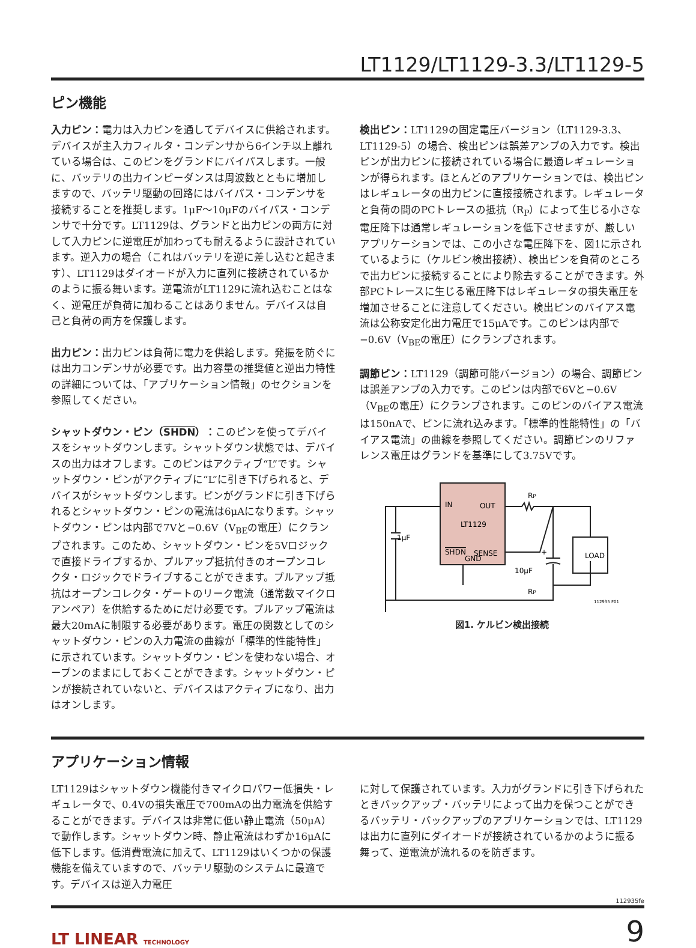LT1129/LT1129-3.3/LT1129-5
ピン機能
入力ピン：電力は入力ピンを通してデバイスに供給されます。デバイスが主入力フィルタ・コンデンサから6インチ以上離れている場合は、このピンをグランドにバイパスします。一般に、バッテリの出力インピーダンスは周波数とともに増加しますので、バッテリ駆動の回路にはバイパス・コンデンサを接続することを推奨します。1μF〜10μFのバイパス・コンデンサで十分です。LT1129は、グランドと出力ピンの両方に対して入力ピンに逆電圧が加わっても耐えるように設計されています。逆入力の場合（これはバッテリを逆に差し込むと起きます）、LT1129はダイオードが入力に直列に接続されているかのように振る舞います。逆電流がLT1129に流れ込むことはなく、逆電圧が負荷に加わることはありません。デバイスは自己と負荷の両方を保護します。
出力ピン：出力ピンは負荷に電力を供給します。発振を防ぐには出力コンデンサが必要です。出力容量の推奨値と逆出力特性の詳細については、「アプリケーション情報」のセクションを参照してください。
シャットダウン・ピン（SHDN）：このピンを使ってデバイスをシャットダウンします。シャットダウン状態では、デバイスの出力はオフします。このピンはアクティブ“L”です。シャットダウン・ピンがアクティブに“L”に引き下げられると、デバイスがシャットダウンします。ピンがグランドに引き下げられるとシャットダウン・ピンの電流は6μAになります。シャットダウン・ピンは内部で7Vと−0.6V（V<sub>BE</sub>の電圧）にクランプされます。このため、シャットダウン・ピンを5Vロジックで直接ドライブするか、プルアップ抵抗付きのオープンコレクタ・ロジックでドライブすることができます。プルアップ抵抗はオープンコレクタ・ゲートのリーク電流（通常数マイクロアンペア）を供給するためにだけ必要です。プルアップ電流は最大20mAに制限する必要があります。電圧の関数としてのシャットダウン・ピンの入力電流の曲線が「標準的性能特性」に示されています。シャットダウン・ピンを使わない場合、オープンのままにしておくことができます。シャットダウン・ピンが接続されていないと、デバイスはアクティブになり、出力はオンします。
検出ピン：LT1129の固定電圧バージョン（LT1129-3.3、LT1129-5）の場合、検出ピンは誤差アンプの入力です。検出ピンが出力ピンに接続されている場合に最適レギュレーションが得られます。ほとんどのアプリケーションでは、検出ピンはレギュレータの出力ピンに直接接続されます。レギュレータと負荷の間のPCトレースの抵抗（R<sub>P</sub>）によって生じる小さな電圧降下は通常レギュレーションを低下させますが、厳しいアプリケーションでは、この小さな電圧降下を、図1に示されているように（ケルビン検出接続）、検出ピンを負荷のところで出力ピンに接続することにより除去することができます。外部PCトレースに生じる電圧降下はレギュレータの損失電圧を増加させることに注意してください。検出ピンのバイアス電流は公称安定化出力電圧で15μAです。このピンは内部で−0.6V（V<sub>BE</sub>の電圧）にクランプされます。
調節ピン：LT1129（調節可能バージョン）の場合、調節ピンは誤差アンプの入力です。このピンは内部で6Vと−0.6V（V<sub>BE</sub>の電圧）にクランプされます。このピンのバイアス電流は150nAで、ピンに流れ込みます。「標準的性能特性」の「バイアス電流」の曲線を参照してください。調節ピンのリファレンス電圧はグランドを基準にして3.75Vです。
IN
OUT
LT1129
SHDN
SENSE
GND
1μF
RP
LOAD
10μF
+
RP
112935 F01
図1. ケルビン検出接続
アプリケーション情報
LT1129はシャットダウン機能付きマイクロパワー低損失・レギュレータで、0.4Vの損失電圧で700mAの出力電流を供給することができます。デバイスは非常に低い静止電流（50μA）で動作します。シャットダウン時、静止電流はわずか16μAに低下します。低消費電流に加えて、LT1129はいくつかの保護機能を備えていますので、バッテリ駆動のシステムに最適です。デバイスは逆入力電圧
に対して保護されています。入力がグランドに引き下げられたときバックアップ・バッテリによって出力を保つことができるバッテリ・バックアップのアプリケーションでは、LT1129は出力に直列にダイオードが接続されているかのように振る舞って、逆電流が流れるのを防ぎます。
112935fe
LT LINEAR TECHNOLOGY
9